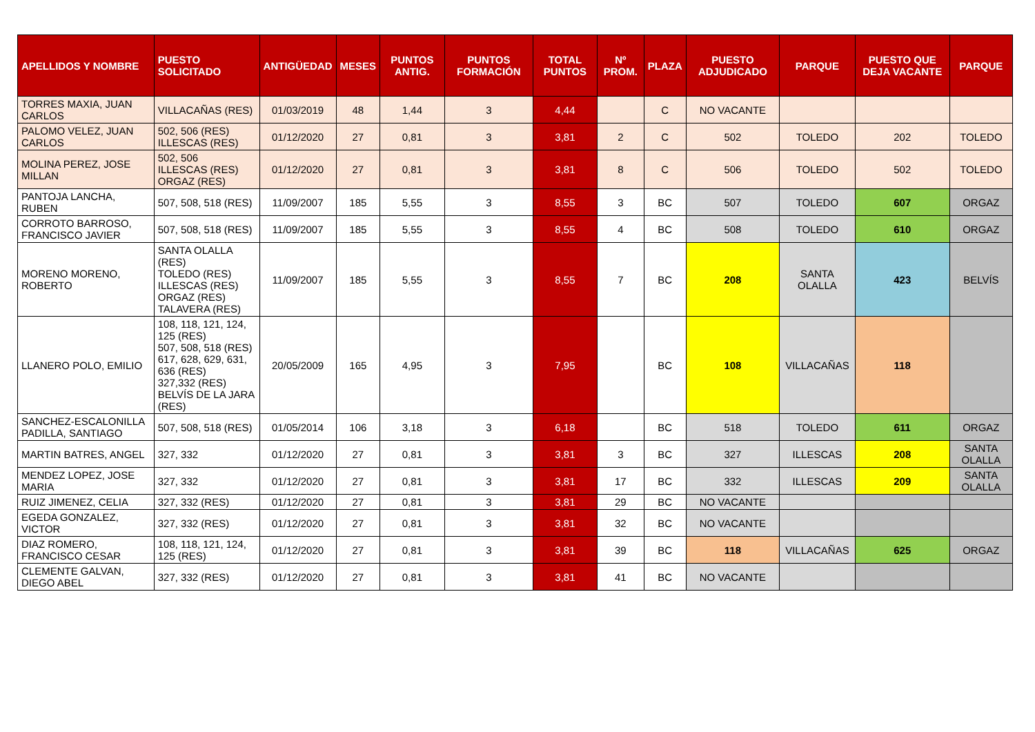| APELLIDOS Y NOMBRE | PUESTO SOLICITADO | ANTIGÜEDAD | MESES | PUNTOS ANTIG. | PUNTOS FORMACIÓN | TOTAL PUNTOS | Nº PROM. | PLAZA | PUESTO ADJUDICADO | PARQUE | PUESTO QUE DEJA VACANTE | PARQUE |
| --- | --- | --- | --- | --- | --- | --- | --- | --- | --- | --- | --- | --- |
| TORRES MAXIA, JUAN CARLOS | VILLACAÑAS (RES) | 01/03/2019 | 48 | 1,44 | 3 | 4,44 | | C | NO VACANTE | | | |
| PALOMO VELEZ, JUAN CARLOS | 502, 506 (RES) ILLESCAS (RES) | 01/12/2020 | 27 | 0,81 | 3 | 3,81 | 2 | C | 502 | TOLEDO | 202 | TOLEDO |
| MOLINA PEREZ, JOSE MILLAN | 502, 506 ILLESCAS (RES) ORGAZ (RES) | 01/12/2020 | 27 | 0,81 | 3 | 3,81 | 8 | C | 506 | TOLEDO | 502 | TOLEDO |
| PANTOJA LANCHA, RUBEN | 507, 508, 518 (RES) | 11/09/2007 | 185 | 5,55 | 3 | 8,55 | 3 | BC | 507 | TOLEDO | 607 | ORGAZ |
| CORROTO BARROSO, FRANCISCO JAVIER | 507, 508, 518 (RES) | 11/09/2007 | 185 | 5,55 | 3 | 8,55 | 4 | BC | 508 | TOLEDO | 610 | ORGAZ |
| MORENO MORENO, ROBERTO | SANTA OLALLA (RES) TOLEDO (RES) ILLESCAS (RES) ORGAZ (RES) TALAVERA (RES) | 11/09/2007 | 185 | 5,55 | 3 | 8,55 | 7 | BC | 208 | SANTA OLALLA | 423 | BELVÍS |
| LLANERO POLO, EMILIO | 108, 118, 121, 124, 125 (RES) 507, 508, 518 (RES) 617, 628, 629, 631, 636 (RES) 327,332 (RES) BELVÍS DE LA JARA (RES) | 20/05/2009 | 165 | 4,95 | 3 | 7,95 | | BC | 108 | VILLACAÑAS | 118 | |
| SANCHEZ-ESCALONILLA PADILLA, SANTIAGO | 507, 508, 518 (RES) | 01/05/2014 | 106 | 3,18 | 3 | 6,18 | | BC | 518 | TOLEDO | 611 | ORGAZ |
| MARTIN BATRES, ANGEL | 327, 332 | 01/12/2020 | 27 | 0,81 | 3 | 3,81 | 3 | BC | 327 | ILLESCAS | 208 | SANTA OLALLA |
| MENDEZ LOPEZ, JOSE MARIA | 327, 332 | 01/12/2020 | 27 | 0,81 | 3 | 3,81 | 17 | BC | 332 | ILLESCAS | 209 | SANTA OLALLA |
| RUIZ JIMENEZ, CELIA | 327, 332 (RES) | 01/12/2020 | 27 | 0,81 | 3 | 3,81 | 29 | BC | NO VACANTE | | | |
| EGEDA GONZALEZ, VICTOR | 327, 332 (RES) | 01/12/2020 | 27 | 0,81 | 3 | 3,81 | 32 | BC | NO VACANTE | | | |
| DIAZ ROMERO, FRANCISCO CESAR | 108, 118, 121, 124, 125 (RES) | 01/12/2020 | 27 | 0,81 | 3 | 3,81 | 39 | BC | 118 | VILLACAÑAS | 625 | ORGAZ |
| CLEMENTE GALVAN, DIEGO ABEL | 327, 332 (RES) | 01/12/2020 | 27 | 0,81 | 3 | 3,81 | 41 | BC | NO VACANTE | | | |